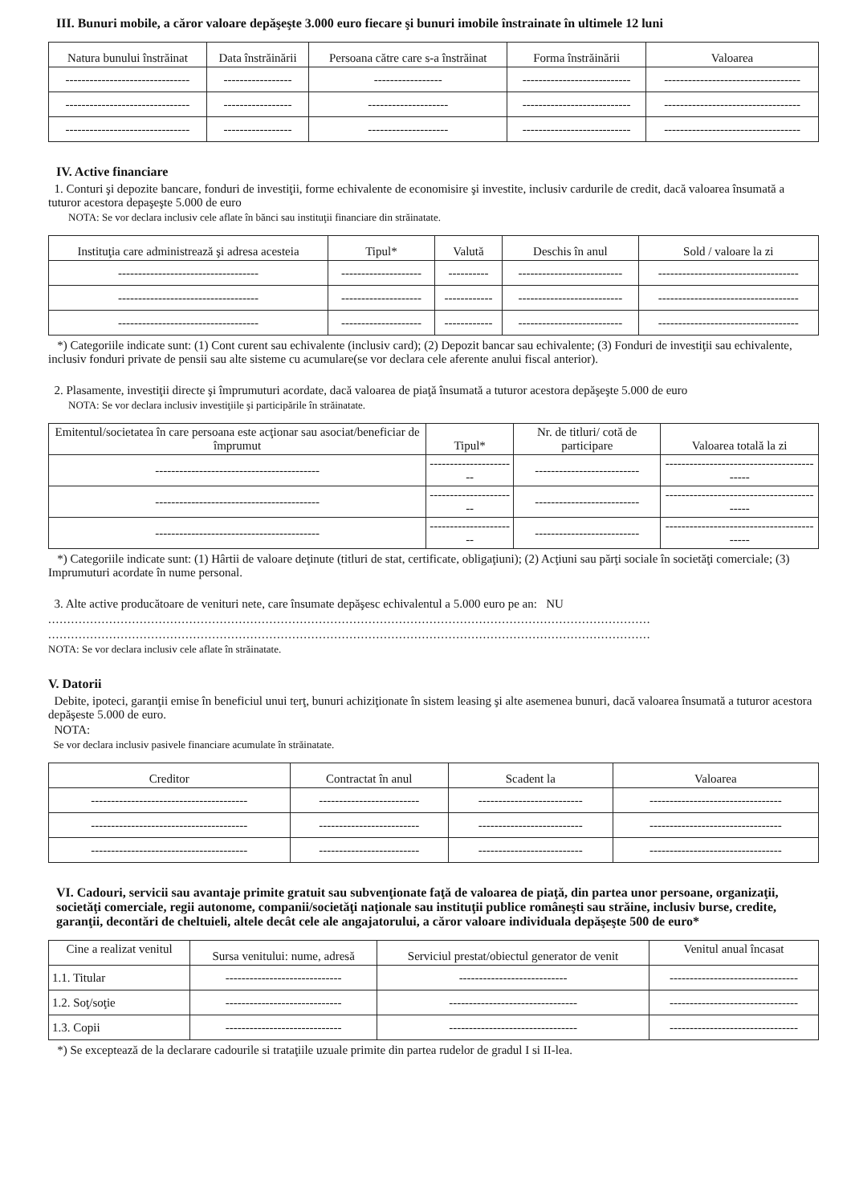III. Bunuri mobile, a căror valoare depăşeşte 3.000 euro fiecare şi bunuri imobile înstrainate în ultimele 12 luni
| Natura bunului înstrăinat | Data înstrăinării | Persoana către care s-a înstrăinat | Forma înstrăinării | Valoarea |
| --- | --- | --- | --- | --- |
| ------------------------------- | ----------------- | ----------------- | --------------------------- | ---------------------------------- |
| ------------------------------- | ----------------- | -------------------- | --------------------------- | ---------------------------------- |
| ------------------------------- | ----------------- | -------------------- | --------------------------- | ---------------------------------- |
IV. Active financiare
1. Conturi şi depozite bancare, fonduri de investiţii, forme echivalente de economisire şi investite, inclusiv cardurile de credit, dacă valoarea însumată a tuturor acestora depaşeşte 5.000 de euro
NOTA: Se vor declara inclusiv cele aflate în bănci sau instituţii financiare din străinatate.
| Instituţia care administrează şi adresa acesteia | Tipul* | Valută | Deschis în anul | Sold / valoare la zi |
| --- | --- | --- | --- | --- |
| ----------------------------------- | -------------------- | ---------- | -------------------------- | ----------------------------------- |
| ----------------------------------- | -------------------- | ------------ | -------------------------- | ----------------------------------- |
| ----------------------------------- | -------------------- | ------------ | -------------------------- | ----------------------------------- |
*) Categoriile indicate sunt: (1) Cont curent sau echivalente (inclusiv card); (2) Depozit bancar sau echivalente; (3) Fonduri de investiţii sau echivalente, inclusiv fonduri private de pensii sau alte sisteme cu acumulare(se vor declara cele aferente anului fiscal anterior).
2. Plasamente, investiţii directe şi împrumuturi acordate, dacă valoarea de piaţă însumată a tuturor acestora depăşeşte 5.000 de euro
NOTA: Se vor declara inclusiv investiţiile şi participările în străinatate.
| Emitentul/societatea în care persoana este acţionar sau asociat/beneficiar de împrumut | Tipul* | Nr. de titluri/ cotă de participare | Valoarea totală la zi |
| --- | --- | --- | --- |
| ----------------------------------------- | ---------------------- | -------------------------- | ------------------------------------------ |
| ----------------------------------------- | ---------------------- | -------------------------- | ------------------------------------------ |
| ----------------------------------------- | ---------------------- | -------------------------- | ------------------------------------------ |
*) Categoriile indicate sunt: (1) Hârtii de valoare deţinute (titluri de stat, certificate, obligaţiuni); (2) Acţiuni sau părţi sociale în societăţi comerciale; (3) Imprumuturi acordate în nume personal.
3. Alte active producătoare de venituri nete, care însumate depăşesc echivalentul a 5.000 euro pe an: NU
..............................................................................................................................................................
..............................................................................................................................................................
NOTA: Se vor declara inclusiv cele aflate în străinatate.
V. Datorii
Debite, ipoteci, garanţii emise în beneficiul unui terţ, bunuri achiziţionate în sistem leasing şi alte asemenea bunuri, dacă valoarea însumată a tuturor acestora depăşeste 5.000 de euro.
NOTA:
Se vor declara inclusiv pasivele financiare acumulate în străinatate.
| Creditor | Contractat în anul | Scadent la | Valoarea |
| --- | --- | --- | --- |
| --------------------------------------- | ------------------------- | -------------------------- | --------------------------------- |
| --------------------------------------- | ------------------------- | -------------------------- | --------------------------------- |
| --------------------------------------- | ------------------------- | -------------------------- | --------------------------------- |
VI. Cadouri, servicii sau avantaje primite gratuit sau subvenţionate faţă de valoarea de piaţă, din partea unor persoane, organizaţii, societăţi comerciale, regii autonome, companii/societăţi naţionale sau instituţii publice româneşti sau străine, inclusiv burse, credite, garanţii, decontări de cheltuieli, altele decât cele ale angajatorului, a căror valoare individuala depăşeşte 500 de euro*
| Cine a realizat venitul | Sursa venitului: nume, adresă | Serviciul prestat/obiectul generator de venit | Venitul anual încasat |
| --- | --- | --- | --- |
| 1.1. Titular | ----------------------------- | --------------------------- | -------------------------------- |
| 1.2. Soţ/soţie | ----------------------------- | -------------------------------- | -------------------------------- |
| 1.3. Copii | ----------------------------- | -------------------------------- | -------------------------------- |
*) Se exceptează de la declarare cadourile si trataţiile uzuale primite din partea rudelor de gradul I si II-lea.